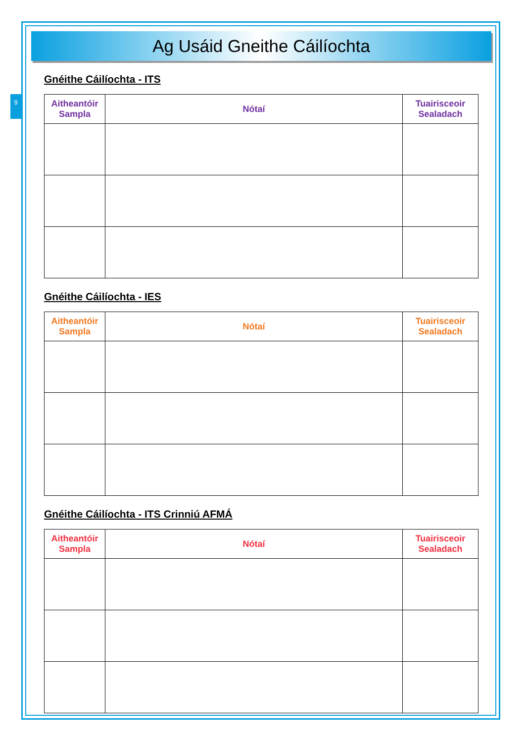9
Ag Usáid Gneithe Cáilíochta
Gnéithe Cáilíochta - ITS
| Aitheantóir Sampla | Nótaí | Tuairisceoir Sealadach |
| --- | --- | --- |
Gnéithe Cáilíochta - IES
| Aitheantóir Sampla | Nótaí | Tuairisceoir Sealadach |
| --- | --- | --- |
Gnéithe Cáilíochta - ITS Crinniú AFMÁ
| Aitheantóir Sampla | Nótaí | Tuairisceoir Sealadach |
| --- | --- | --- |